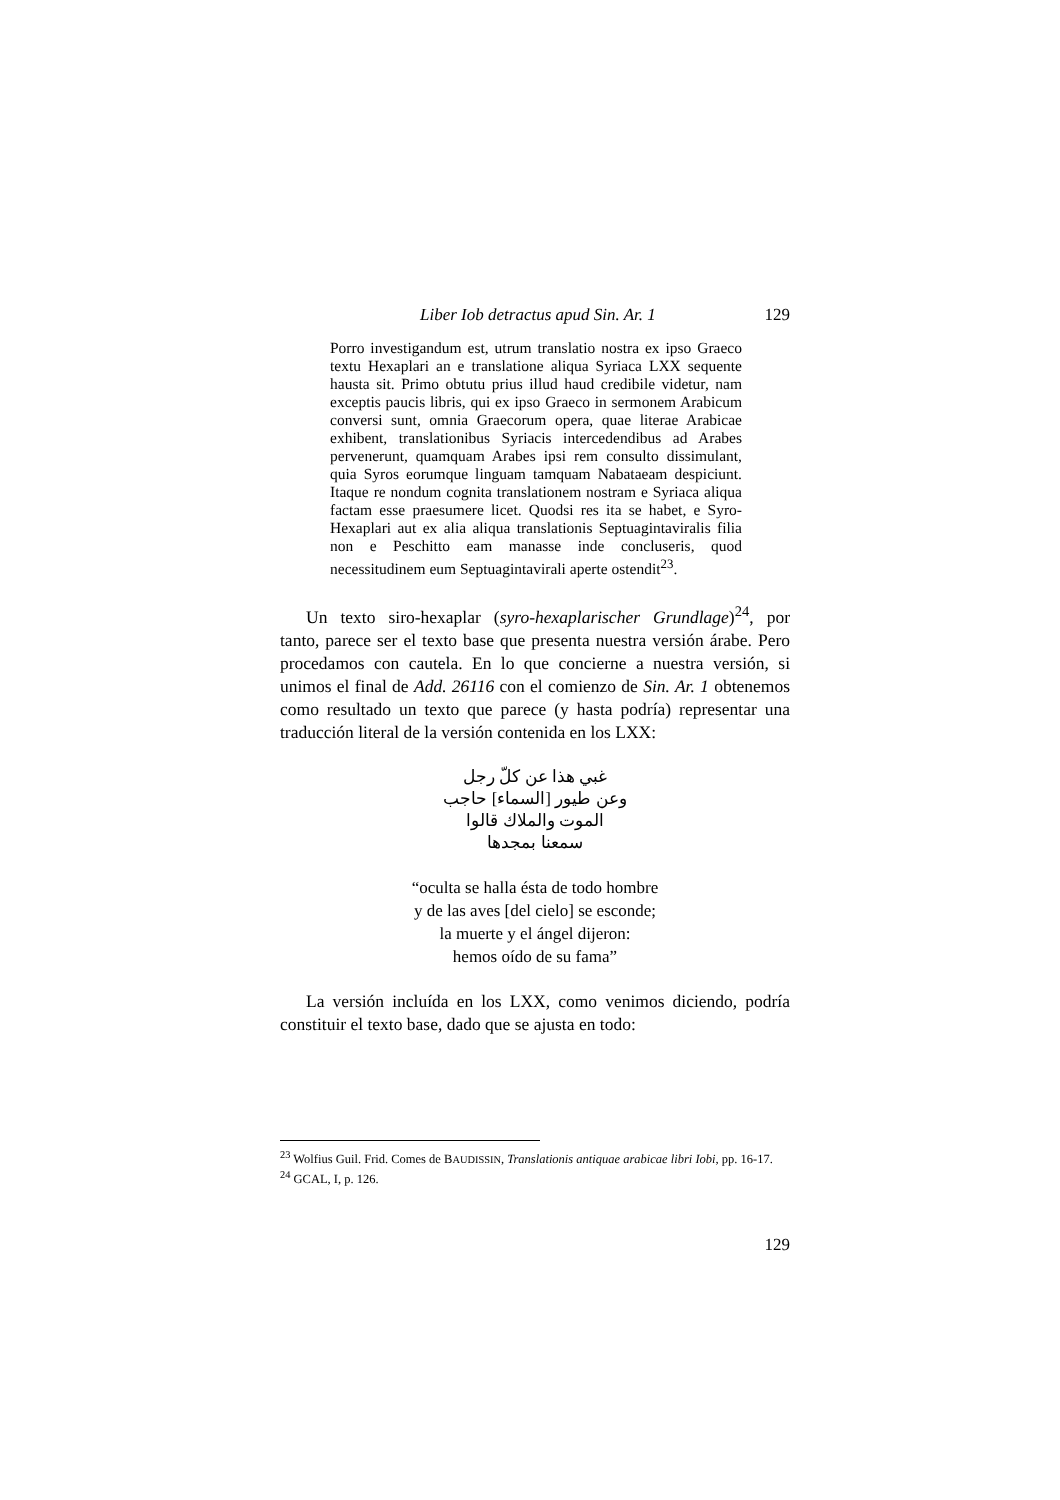Liber Iob detractus apud Sin. Ar. 1 129
Porro investigandum est, utrum translatio nostra ex ipso Graeco textu Hexaplari an e translatione aliqua Syriaca LXX sequente hausta sit. Primo obtutu prius illud haud credibile videtur, nam exceptis paucis libris, qui ex ipso Graeco in sermonem Arabicum conversi sunt, omnia Graecorum opera, quae literae Arabicae exhibent, translationibus Syriacis intercedendibus ad Arabes pervenerunt, quamquam Arabes ipsi rem consulto dissimulant, quia Syros eorumque linguam tamquam Nabataeam despiciunt. Itaque re nondum cognita translationem nostram e Syriaca aliqua factam esse praesumere licet. Quodsi res ita se habet, e Syro-Hexaplari aut ex alia aliqua translationis Septuagintaviralis filia non e Peschitto eam manasse inde concluseris, quod necessitudinem eum Septuagintavirali aperte ostendit<sup>23</sup>.
Un texto siro-hexaplar (syro-hexaplarischer Grundlage)<sup>24</sup>, por tanto, parece ser el texto base que presenta nuestra versión árabe. Pero procedamos con cautela. En lo que concierne a nuestra versión, si unimos el final de Add. 26116 con el comienzo de Sin. Ar. 1 obtenemos como resultado un texto que parece (y hasta podría) representar una traducción literal de la versión contenida en los LXX:
غبي هذا عن كلّ رجل
وعن طيور [السماء] حاجب
الموت والملاك قالوا
سمعنا بمجدها
“oculta se halla ésta de todo hombre
y de las aves [del cielo] se esconde;
la muerte y el ángel dijeron:
hemos oído de su fama”
La versión incluída en los LXX, como venimos diciendo, podría constituir el texto base, dado que se ajusta en todo:
<sup>23</sup> Wolfius Guil. Frid. Comes de BAUDISSIN, Translationis antiquae arabicae libri Iobi, pp. 16-17.
<sup>24</sup> GCAL, I, p. 126.
129